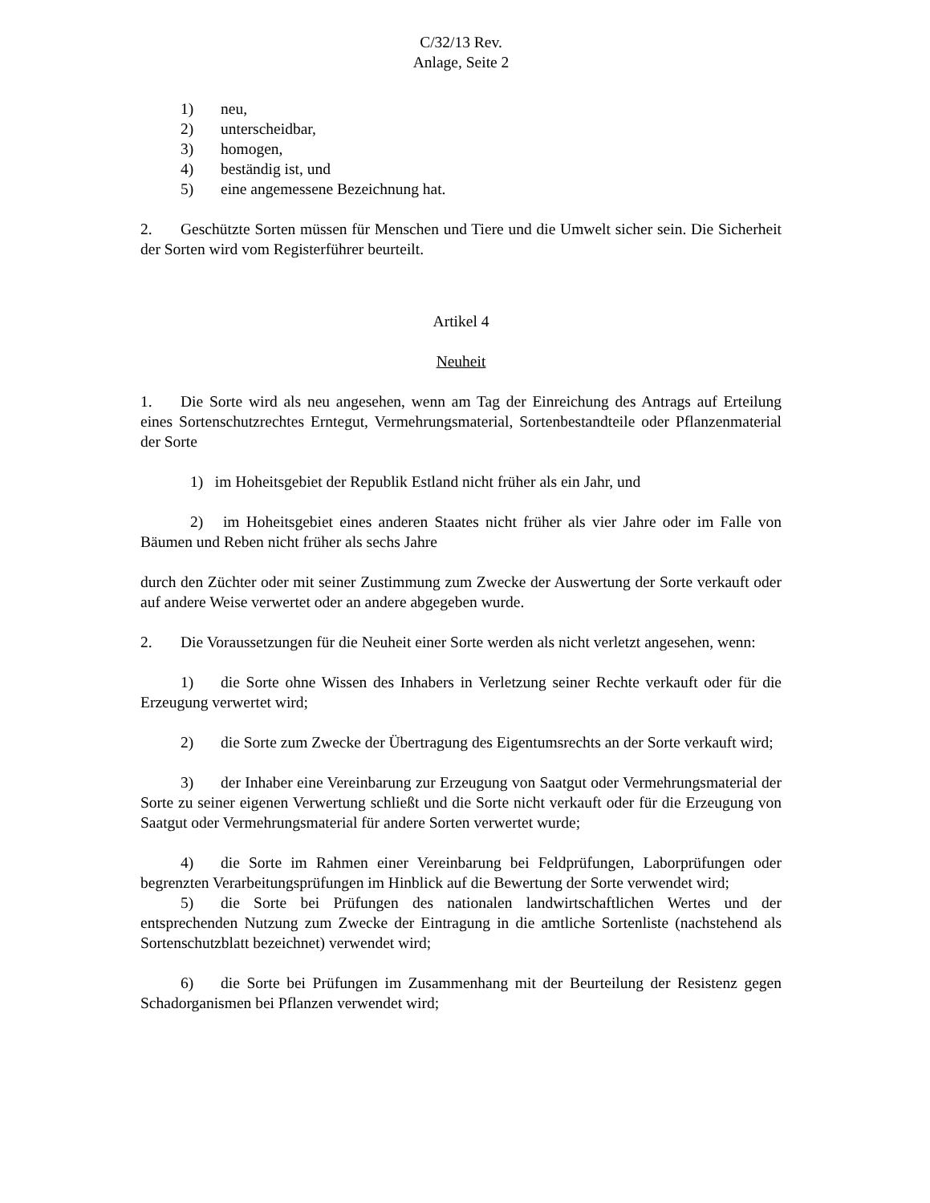C/32/13 Rev.
Anlage, Seite 2
1) neu,
2) unterscheidbar,
3) homogen,
4) beständig ist, und
5) eine angemessene Bezeichnung hat.
2. Geschützte Sorten müssen für Menschen und Tiere und die Umwelt sicher sein. Die Sicherheit der Sorten wird vom Registerführer beurteilt.
Artikel 4
Neuheit
1. Die Sorte wird als neu angesehen, wenn am Tag der Einreichung des Antrags auf Erteilung eines Sortenschutzrechtes Erntegut, Vermehrungsmaterial, Sortenbestandteile oder Pflanzenmaterial der Sorte
1) im Hoheitsgebiet der Republik Estland nicht früher als ein Jahr, und
2) im Hoheitsgebiet eines anderen Staates nicht früher als vier Jahre oder im Falle von Bäumen und Reben nicht früher als sechs Jahre
durch den Züchter oder mit seiner Zustimmung zum Zwecke der Auswertung der Sorte verkauft oder auf andere Weise verwertet oder an andere abgegeben wurde.
2. Die Voraussetzungen für die Neuheit einer Sorte werden als nicht verletzt angesehen, wenn:
1) die Sorte ohne Wissen des Inhabers in Verletzung seiner Rechte verkauft oder für die Erzeugung verwertet wird;
2) die Sorte zum Zwecke der Übertragung des Eigentumsrechts an der Sorte verkauft wird;
3) der Inhaber eine Vereinbarung zur Erzeugung von Saatgut oder Vermehrungsmaterial der Sorte zu seiner eigenen Verwertung schließt und die Sorte nicht verkauft oder für die Erzeugung von Saatgut oder Vermehrungsmaterial für andere Sorten verwertet wurde;
4) die Sorte im Rahmen einer Vereinbarung bei Feldprüfungen, Laborprüfungen oder begrenzten Verarbeitungsprüfungen im Hinblick auf die Bewertung der Sorte verwendet wird;
5) die Sorte bei Prüfungen des nationalen landwirtschaftlichen Wertes und der entsprechenden Nutzung zum Zwecke der Eintragung in die amtliche Sortenliste (nachstehend als Sortenschutzblatt bezeichnet) verwendet wird;
6) die Sorte bei Prüfungen im Zusammenhang mit der Beurteilung der Resistenz gegen Schadorganismen bei Pflanzen verwendet wird;